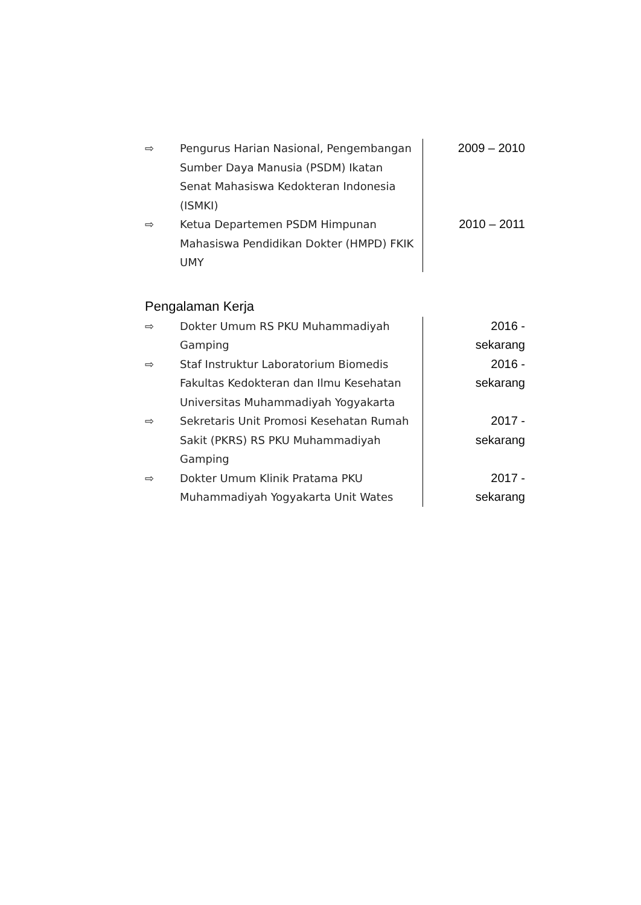| ⇨ | Pengurus Harian Nasional, Pengembangan Sumber Daya Manusia (PSDM) Ikatan Senat Mahasiswa Kedokteran Indonesia (ISMKI) | 2009 – 2010 |
| ⇨ | Ketua Departemen PSDM Himpunan Mahasiswa Pendidikan Dokter (HMPD) FKIK UMY | 2010 – 2011 |
Pengalaman Kerja
| ⇨ | Dokter Umum RS PKU Muhammadiyah Gamping | 2016 - sekarang |
| ⇨ | Staf Instruktur Laboratorium Biomedis Fakultas Kedokteran dan Ilmu Kesehatan Universitas Muhammadiyah Yogyakarta | 2016 - sekarang |
| ⇨ | Sekretaris Unit Promosi Kesehatan Rumah Sakit (PKRS) RS PKU Muhammadiyah Gamping | 2017 - sekarang |
| ⇨ | Dokter Umum Klinik Pratama PKU Muhammadiyah Yogyakarta Unit Wates | 2017 - sekarang |